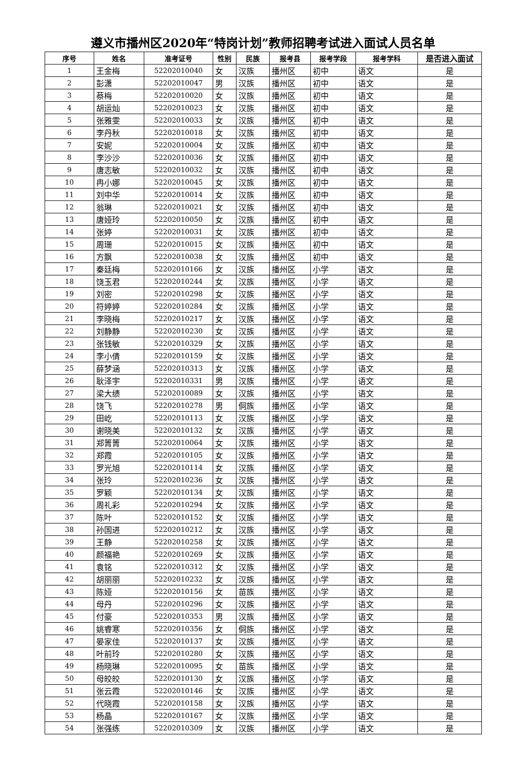遵义市播州区2020年“特岗计划”教师招聘考试进入面试人员名单
| 序号 | 姓名 | 准考证号 | 性别 | 民族 | 报考县 | 报考学段 | 报考学科 | 是否进入面试 |
| --- | --- | --- | --- | --- | --- | --- | --- | --- |
| 1 | 王金梅 | 52202010040 | 女 | 汉族 | 播州区 | 初中 | 语文 | 是 |
| 2 | 彭潇 | 52202010047 | 男 | 汉族 | 播州区 | 初中 | 语文 | 是 |
| 3 | 蔡梅 | 52202010020 | 女 | 汉族 | 播州区 | 初中 | 语文 | 是 |
| 4 | 胡运灿 | 52202010023 | 女 | 汉族 | 播州区 | 初中 | 语文 | 是 |
| 5 | 张雅雯 | 52202010033 | 女 | 汉族 | 播州区 | 初中 | 语文 | 是 |
| 6 | 李丹秋 | 52202010018 | 女 | 汉族 | 播州区 | 初中 | 语文 | 是 |
| 7 | 安妮 | 52202010004 | 女 | 汉族 | 播州区 | 初中 | 语文 | 是 |
| 8 | 李沙沙 | 52202010036 | 女 | 汉族 | 播州区 | 初中 | 语文 | 是 |
| 9 | 唐志敏 | 52202010032 | 女 | 汉族 | 播州区 | 初中 | 语文 | 是 |
| 10 | 冉小娜 | 52202010045 | 女 | 汉族 | 播州区 | 初中 | 语文 | 是 |
| 11 | 刘中华 | 52202010014 | 女 | 汉族 | 播州区 | 初中 | 语文 | 是 |
| 12 | 翁琳 | 52202010021 | 女 | 汉族 | 播州区 | 初中 | 语文 | 是 |
| 13 | 唐娅玲 | 52202010050 | 女 | 汉族 | 播州区 | 初中 | 语文 | 是 |
| 14 | 张婷 | 52202010031 | 女 | 汉族 | 播州区 | 初中 | 语文 | 是 |
| 15 | 周珊 | 52202010015 | 女 | 汉族 | 播州区 | 初中 | 语文 | 是 |
| 16 | 方飘 | 52202010038 | 女 | 汉族 | 播州区 | 初中 | 语文 | 是 |
| 17 | 秦廷梅 | 52202010166 | 女 | 汉族 | 播州区 | 小学 | 语文 | 是 |
| 18 | 饶玉君 | 52202010244 | 女 | 汉族 | 播州区 | 小学 | 语文 | 是 |
| 19 | 刘密 | 52202010298 | 女 | 汉族 | 播州区 | 小学 | 语文 | 是 |
| 20 | 符婷婷 | 52202010284 | 女 | 汉族 | 播州区 | 小学 | 语文 | 是 |
| 21 | 李晓梅 | 52202010217 | 女 | 汉族 | 播州区 | 小学 | 语文 | 是 |
| 22 | 刘静静 | 52202010230 | 女 | 汉族 | 播州区 | 小学 | 语文 | 是 |
| 23 | 张钱敏 | 52202010329 | 女 | 汉族 | 播州区 | 小学 | 语文 | 是 |
| 24 | 李小倩 | 52202010159 | 女 | 汉族 | 播州区 | 小学 | 语文 | 是 |
| 25 | 薛梦涵 | 52202010313 | 女 | 汉族 | 播州区 | 小学 | 语文 | 是 |
| 26 | 耿泽宇 | 52202010331 | 男 | 汉族 | 播州区 | 小学 | 语文 | 是 |
| 27 | 梁大绩 | 52202010089 | 女 | 汉族 | 播州区 | 小学 | 语文 | 是 |
| 28 | 饶飞 | 52202010278 | 男 | 侗族 | 播州区 | 小学 | 语文 | 是 |
| 29 | 田屹 | 52202010113 | 女 | 汉族 | 播州区 | 小学 | 语文 | 是 |
| 30 | 谢晓美 | 52202010132 | 女 | 汉族 | 播州区 | 小学 | 语文 | 是 |
| 31 | 郑箐箐 | 52202010064 | 女 | 汉族 | 播州区 | 小学 | 语文 | 是 |
| 32 | 郑霞 | 52202010105 | 女 | 汉族 | 播州区 | 小学 | 语文 | 是 |
| 33 | 罗光旭 | 52202010114 | 女 | 汉族 | 播州区 | 小学 | 语文 | 是 |
| 34 | 张玲 | 52202010236 | 女 | 汉族 | 播州区 | 小学 | 语文 | 是 |
| 35 | 罗颖 | 52202010134 | 女 | 汉族 | 播州区 | 小学 | 语文 | 是 |
| 36 | 周礼彩 | 52202010294 | 女 | 汉族 | 播州区 | 小学 | 语文 | 是 |
| 37 | 陈叶 | 52202010152 | 女 | 汉族 | 播州区 | 小学 | 语文 | 是 |
| 38 | 孙国进 | 52202010212 | 女 | 汉族 | 播州区 | 小学 | 语文 | 是 |
| 39 | 王静 | 52202010258 | 女 | 汉族 | 播州区 | 小学 | 语文 | 是 |
| 40 | 颜福艳 | 52202010269 | 女 | 汉族 | 播州区 | 小学 | 语文 | 是 |
| 41 | 袁铭 | 52202010312 | 女 | 汉族 | 播州区 | 小学 | 语文 | 是 |
| 42 | 胡丽丽 | 52202010232 | 女 | 汉族 | 播州区 | 小学 | 语文 | 是 |
| 43 | 陈娅 | 52202010156 | 女 | 苗族 | 播州区 | 小学 | 语文 | 是 |
| 44 | 母丹 | 52202010296 | 女 | 汉族 | 播州区 | 小学 | 语文 | 是 |
| 45 | 付豪 | 52202010353 | 男 | 汉族 | 播州区 | 小学 | 语文 | 是 |
| 46 | 姚睿寒 | 52202010356 | 女 | 侗族 | 播州区 | 小学 | 语文 | 是 |
| 47 | 晏家佳 | 52202010137 | 女 | 汉族 | 播州区 | 小学 | 语文 | 是 |
| 48 | 叶前玲 | 52202010280 | 女 | 汉族 | 播州区 | 小学 | 语文 | 是 |
| 49 | 杨晓琳 | 52202010095 | 女 | 苗族 | 播州区 | 小学 | 语文 | 是 |
| 50 | 母皎皎 | 52202010130 | 女 | 汉族 | 播州区 | 小学 | 语文 | 是 |
| 51 | 张云霞 | 52202010146 | 女 | 汉族 | 播州区 | 小学 | 语文 | 是 |
| 52 | 代晓霞 | 52202010158 | 女 | 汉族 | 播州区 | 小学 | 语文 | 是 |
| 53 | 杨晶 | 52202010167 | 女 | 汉族 | 播州区 | 小学 | 语文 | 是 |
| 54 | 张强练 | 52202010309 | 女 | 汉族 | 播州区 | 小学 | 语文 | 是 |